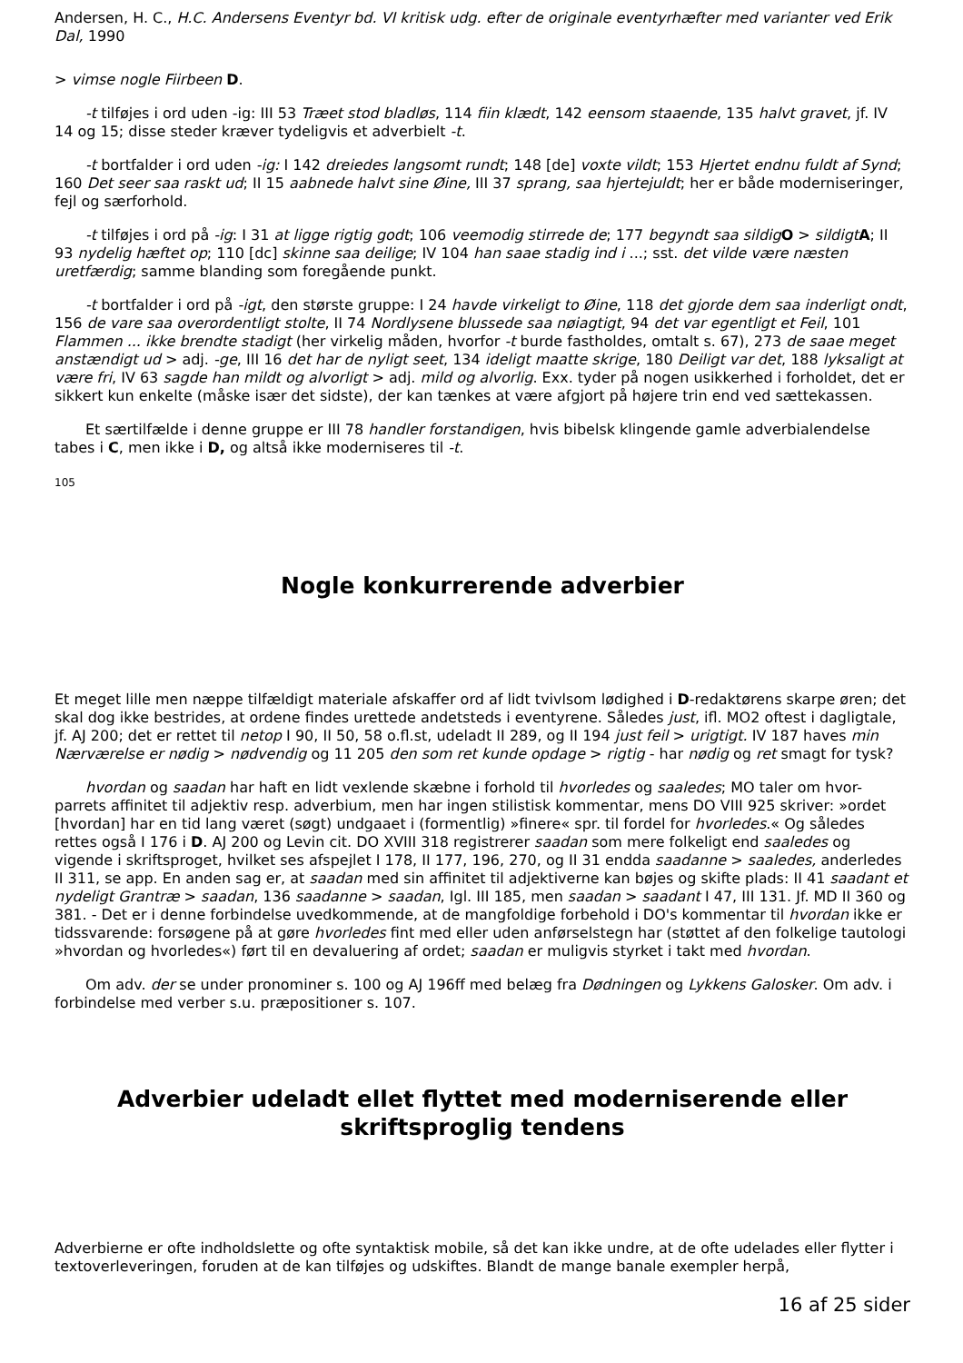Andersen, H. C., H.C. Andersens Eventyr bd. VI kritisk udg. efter de originale eventyrhæfter med varianter ved Erik Dal, 1990
> vimse nogle Fiirbeen D.
-t tilføjes i ord uden -ig: III 53 Træet stod bladløs, 114 fiin klædt, 142 eensom staaende, 135 halvt gravet, jf. IV 14 og 15; disse steder kræver tydeligvis et adverbielt -t.
-t bortfalder i ord uden -ig: I 142 dreiedes langsomt rundt; 148 [de] voxte vildt; 153 Hjertet endnu fuldt af Synd; 160 Det seer saa raskt ud; II 15 aabnede halvt sine Øine, III 37 sprang, saa hjertejuldt; her er både moderniseringer, fejl og særforhold.
-t tilføjes i ord på -ig: I 31 at ligge rigtig godt; 106 veemodig stirrede de; 177 begyndt saa sildig O > sildigt A; II 93 nydelig hæftet op; 110 [dc] skinne saa deilige; IV 104 han saae stadig ind i ...; sst. det vilde være næsten uretfærdig; samme blanding som foregående punkt.
-t bortfalder i ord på -igt, den største gruppe: I 24 havde virkeligt to Øine, 118 det gjorde dem saa inderligt ondt, 156 de vare saa overordentligt stolte, II 74 Nordlysene blussede saa nøiagtigt, 94 det var egentligt et Feil, 101 Flammen ... ikke brendte stadigt (her virkelig måden, hvorfor -t burde fastholdes, omtalt s. 67), 273 de saae meget anstændigt ud > adj. -ge, III 16 det har de nyligt seet, 134 ideligt maatte skrige, 180 Deiligt var det, 188 lyksaligt at være fri, IV 63 sagde han mildt og alvorligt > adj. mild og alvorlig. Exx. tyder på nogen usikkerhed i forholdet, det er sikkert kun enkelte (måske især det sidste), der kan tænkes at være afgjort på højere trin end ved sættekassen.
Et særtilfælde i denne gruppe er III 78 handler forstandigen, hvis bibelsk klingende gamle adverbialendelse tabes i C, men ikke i D, og altså ikke moderniseres til -t.
105
Nogle konkurrerende adverbier
Et meget lille men næppe tilfældigt materiale afskaffer ord af lidt tvivlsom lødighed i D-redaktørens skarpe øren; det skal dog ikke bestrides, at ordene findes urettede andetsteds i eventyrene. Således just, ifl. MO2 oftest i dagligtale, jf. AJ 200; det er rettet til netop I 90, II 50, 58 o.fl.st, udeladt II 289, og II 194 just feil > urigtigt. IV 187 haves min Nærværelse er nødig > nødvendig og 11 205 den som ret kunde opdage > rigtig - har nødig og ret smagt for tysk?
hvordan og saadan har haft en lidt vexlende skæbne i forhold til hvorledes og saaledes; MO taler om hvor-parrets affinitet til adjektiv resp. adverbium, men har ingen stilistisk kommentar, mens DO VIII 925 skriver: »ordet [hvordan] har en tid lang været (søgt) undgaaet i (formentlig) »finere« spr. til fordel for hvorledes.« Og således rettes også I 176 i D. AJ 200 og Levin cit. DO XVIII 318 registrerer saadan som mere folkeligt end saaledes og vigende i skriftsproget, hvilket ses afspejlet I 178, II 177, 196, 270, og II 31 endda saadanne > saaledes, anderledes II 311, se app. En anden sag er, at saadan med sin affinitet til adjektiverne kan bøjes og skifte plads: II 41 saadant et nydeligt Grantræ > saadan, 136 saadanne > saadan, Igl. III 185, men saadan > saadant I 47, III 131. Jf. MD II 360 og 381. - Det er i denne forbindelse uvedkommende, at de mangfoldige forbehold i DO's kommentar til hvordan ikke er tidssvarende: forsøgene på at gøre hvorledes fint med eller uden anførselstegn har (støttet af den folkelige tautologi »hvordan og hvorledes«) ført til en devaluering af ordet; saadan er muligvis styrket i takt med hvordan.
Om adv. der se under pronominer s. 100 og AJ 196ff med belæg fra Dødningen og Lykkens Galosker. Om adv. i forbindelse med verber s.u. præpositioner s. 107.
Adverbier udeladt ellet flyttet med moderniserende eller skriftsproglig tendens
Adverbierne er ofte indholdslette og ofte syntaktisk mobile, så det kan ikke undre, at de ofte udelades eller flytter i textoverleveringen, foruden at de kan tilføjes og udskiftes. Blandt de mange banale exempler herpå,
16 af 25 sider